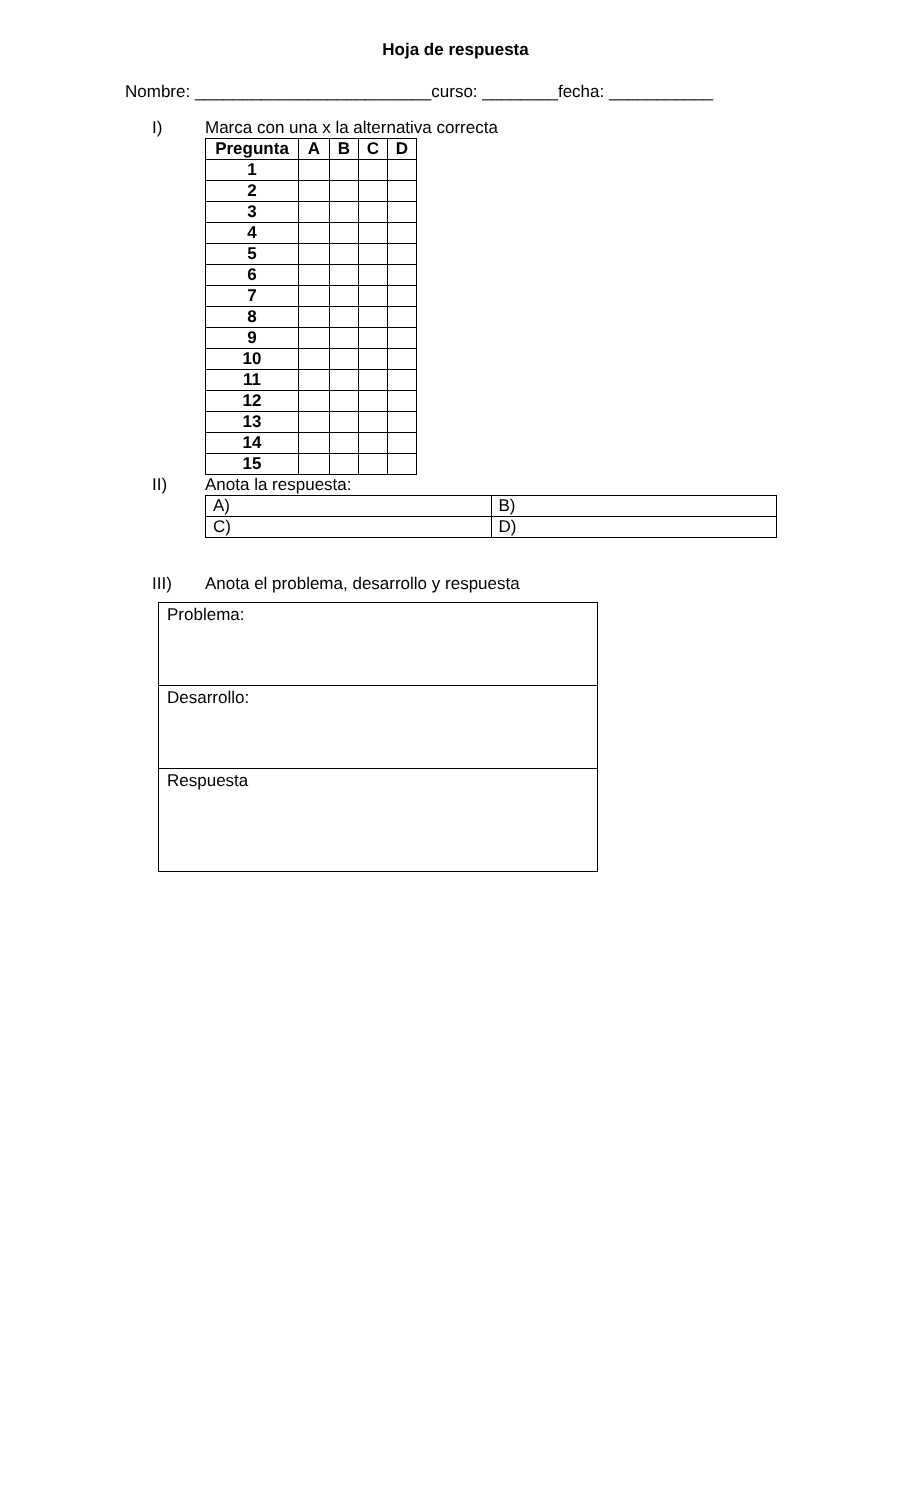Hoja de respuesta
Nombre: _________________________curso: ________fecha: ___________
I) Marca con una x la alternativa correcta
| Pregunta | A | B | C | D |
| --- | --- | --- | --- | --- |
| 1 | | | | |
| 2 | | | | |
| 3 | | | | |
| 4 | | | | |
| 5 | | | | |
| 6 | | | | |
| 7 | | | | |
| 8 | | | | |
| 9 | | | | |
| 10 | | | | |
| 11 | | | | |
| 12 | | | | |
| 13 | | | | |
| 14 | | | | |
| 15 | | | | |
II) Anota la respuesta:
| A) | B) |
| C) | D) |
III) Anota el problema, desarrollo y respuesta
| Problema: |
| Desarrollo: |
| Respuesta |